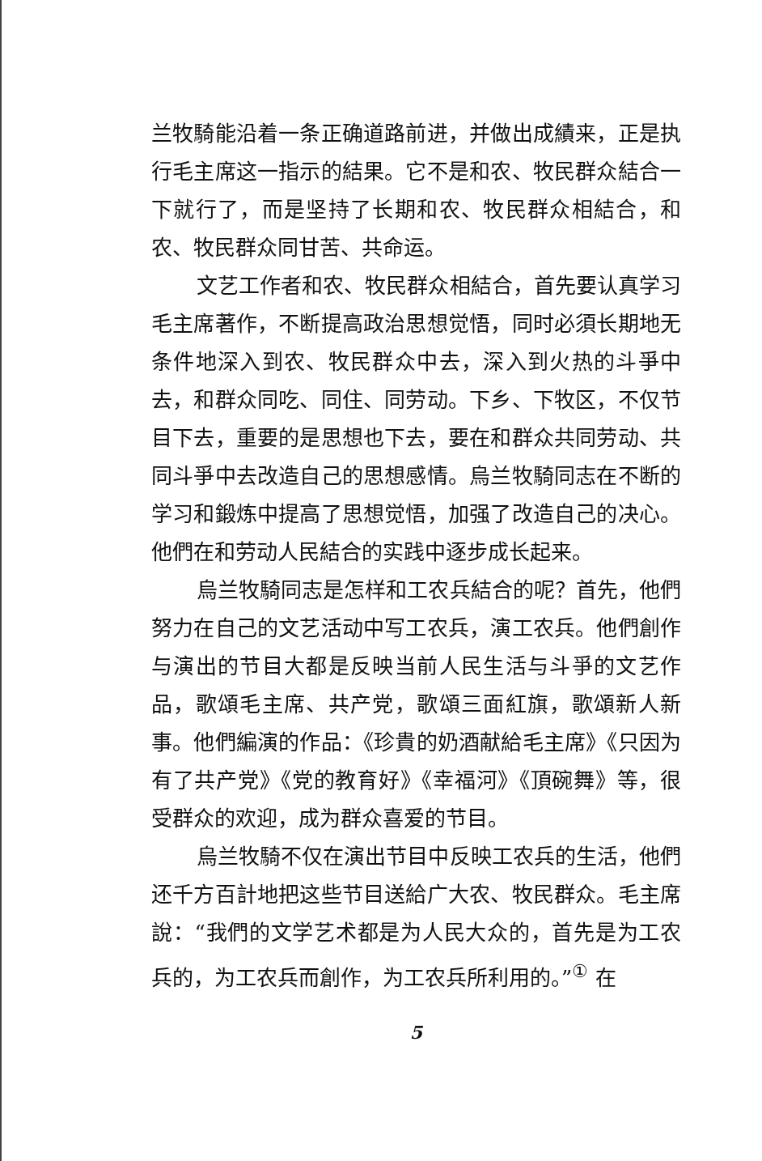兰牧騎能沿着一条正确道路前进，并做出成績来，正是执行毛主席这一指示的結果。它不是和农、牧民群众結合一下就行了，而是坚持了长期和农、牧民群众相結合，和农、牧民群众同甘苦、共命运。
文艺工作者和农、牧民群众相結合，首先要认真学习毛主席著作，不断提高政治思想觉悟，同时必須长期地无条件地深入到农、牧民群众中去，深入到火热的斗爭中去，和群众同吃、同住、同劳动。下乡、下牧区，不仅节目下去，重要的是思想也下去，要在和群众共同劳动、共同斗爭中去改造自己的思想感情。烏兰牧騎同志在不断的学习和鍛炼中提高了思想觉悟，加强了改造自己的决心。他們在和劳动人民結合的实践中逐步成长起来。
烏兰牧騎同志是怎样和工农兵結合的呢？首先，他們努力在自己的文艺活动中写工农兵，演工农兵。他們創作与演出的节目大都是反映当前人民生活与斗爭的文艺作品，歌頌毛主席、共产党，歌頌三面紅旗，歌頌新人新事。他們編演的作品：《珍貴的奶酒献給毛主席》《只因为有了共产党》《党的教育好》《幸福河》《頂碗舞》等，很受群众的欢迎，成为群众喜爱的节目。
烏兰牧騎不仅在演出节目中反映工农兵的生活，他們还千方百計地把这些节目送給广大农、牧民群众。毛主席說：“我們的文学艺术都是为人民大众的，首先是为工农兵的，为工农兵而創作，为工农兵所利用的。”<sup>①</sup> 在
5